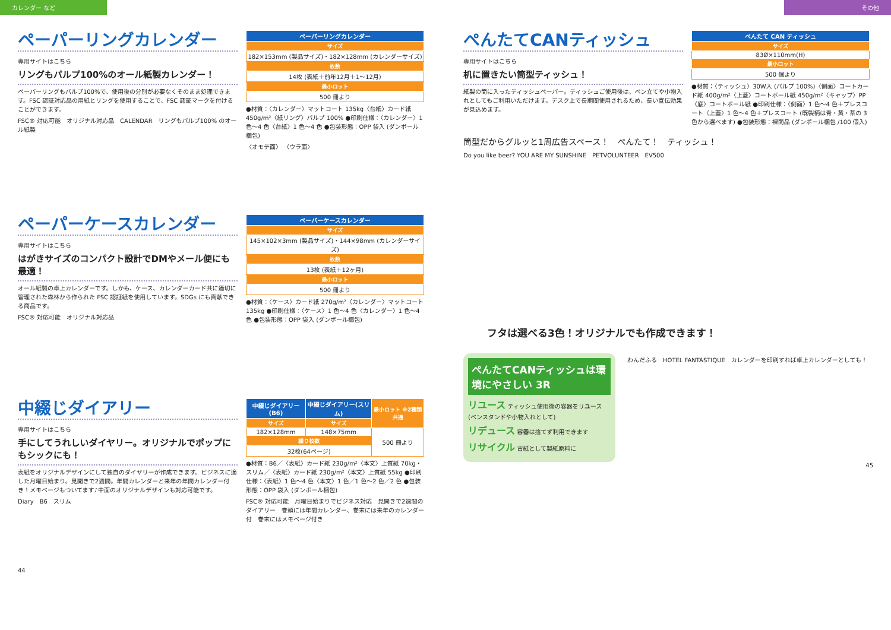カレンダー など その他
ペーパーリングカレンダー
専用サイトはこちら
リングもパルプ100%のオール紙製カレンダー！
ペーパーリングもパルプ100%で、使用後の分別が必要なくそのまま処理できます。FSC 認証対応品の用紙とリングを使用することで、FSC 認証マークを付けることができます。
FSC® 対応可能　オリジナル対応品　CALENDAR　リングもパルプ100% のオール紙製
| ペーパーリングカレンダー |
| --- |
| サイズ |
| 182×153mm (製品サイズ)・182×128mm (カレンダーサイズ) |
| 枚数 |
| 14枚 (表紙＋前年12月＋1～12月) |
| 最小ロット |
| 500 冊より |
●材質：〈カレンダー〉マットコート 135kg〈台紙〉カード紙 450g/m²〈紙リング〉パルプ 100% ●印刷仕様：〈カレンダー〉1 色～4 色〈台紙〉1 色～4 色 ●包装形態：OPP 袋入 (ダンボール梱包)
〈オモテ面〉 〈ウラ面〉
ペーパーケースカレンダー
専用サイトはこちら
はがきサイズのコンパクト設計でDMやメール便にも最適！
オール紙製の卓上カレンダーです。しかも、ケース、カレンダーカード共に適切に管理された森林から作られた FSC 認証紙を使用しています。SDGs にも貢献できる商品です。
FSC® 対応可能　オリジナル対応品
| ペーパーケースカレンダー |
| --- |
| サイズ |
| 145×102×3mm (製品サイズ)・144×98mm (カレンダーサイズ) |
| 枚数 |
| 13枚 (表紙＋12ヶ月) |
| 最小ロット |
| 500 冊より |
●材質：〈ケース〉カード紙 270g/m²〈カレンダー〉マットコート 135kg ●印刷仕様：〈ケース〉1 色～4 色〈カレンダー〉1 色～4 色 ●包装形態：OPP 袋入 (ダンボール梱包)
中綴じダイアリー
専用サイトはこちら
手にしてうれしいダイヤリー。オリジナルでポップにもシックにも！
表紙をオリジナルデザインにして独自のダイヤリーが作成できます。ビジネスに適した月曜日始まり。見開きで2週間。年間カレンダーと来年の年間カレンダー付き！メモページもついてます♪中面のオリジナルデザインも対応可能です。
Diary　B6　スリム
| 中綴じダイアリー(B6) | 中綴じダイアリー(スリム) | 最小ロット ※2種類共通 |
| --- | --- | --- |
| サイズ | サイズ | |
| 182×128mm | 148×75mm | 500 冊より |
| 綴り枚数 | | |
| 32枚(64ページ) | | |
●材質：B6／〈表紙〉カード紙 230g/m²〈本文〉上質紙 70kg・スリム／〈表紙〉カード紙 230g/m²〈本文〉上質紙 55kg ●印刷仕様：〈表紙〉1 色～4 色〈本文〉1 色／1 色～2 色／2 色 ●包装形態：OPP 袋入 (ダンボール梱包)
FSC® 対応可能　月曜日始まりでビジネス対応　見開きで2週間のダイアリー　巻頭には年間カレンダー、巻末には来年のカレンダー付　巻末にはメモページ付き
44
ぺんたてCANティッシュ
専用サイトはこちら
机に置きたい筒型ティッシュ！
紙製の筒に入ったティッシュペーパー。ティッシュご使用後は、ペン立てや小物入れとしてもご利用いただけます。デスク上で長期間使用されるため、長い宣伝効果が見込めます。
| ぺんたて CAN ティッシュ |
| --- |
| サイズ |
| 83Ø×110mm(H) |
| 最小ロット |
| 500 個より |
●材質：〈ティッシュ〉30W入 (パルプ 100%)〈側面〉コートカード紙 400g/m²〈上蓋〉コートボール紙 450g/m²〈キャップ〉PP〈底〉コートボール紙 ●印刷仕様：〈側面〉1 色～4 色＋プレスコート〈上蓋〉1 色～4 色＋プレスコート (既製柄は青・黄・茶の 3 色から選べます) ●包装形態：裸商品 (ダンボール梱包 /100 個入)
筒型だからグルッと1周広告スペース！　ぺんたて！　ティッシュ！
Do you like beer? YOU ARE MY SUNSHINE　PETVOLUNTEER　EV500
フタは選べる3色！オリジナルでも作成できます！
ぺんたてCANティッシュは環境にやさしい 3R
リユース ティッシュ使用後の容器をリユース (ペンスタンドや小物入れとして)
リデュース 容器は捨てず利用できます
リサイクル 古紙として製紙原料に
わんだふる　HOTEL FANTASTIQUE　カレンダーを印刷すれば卓上カレンダーとしても！
45